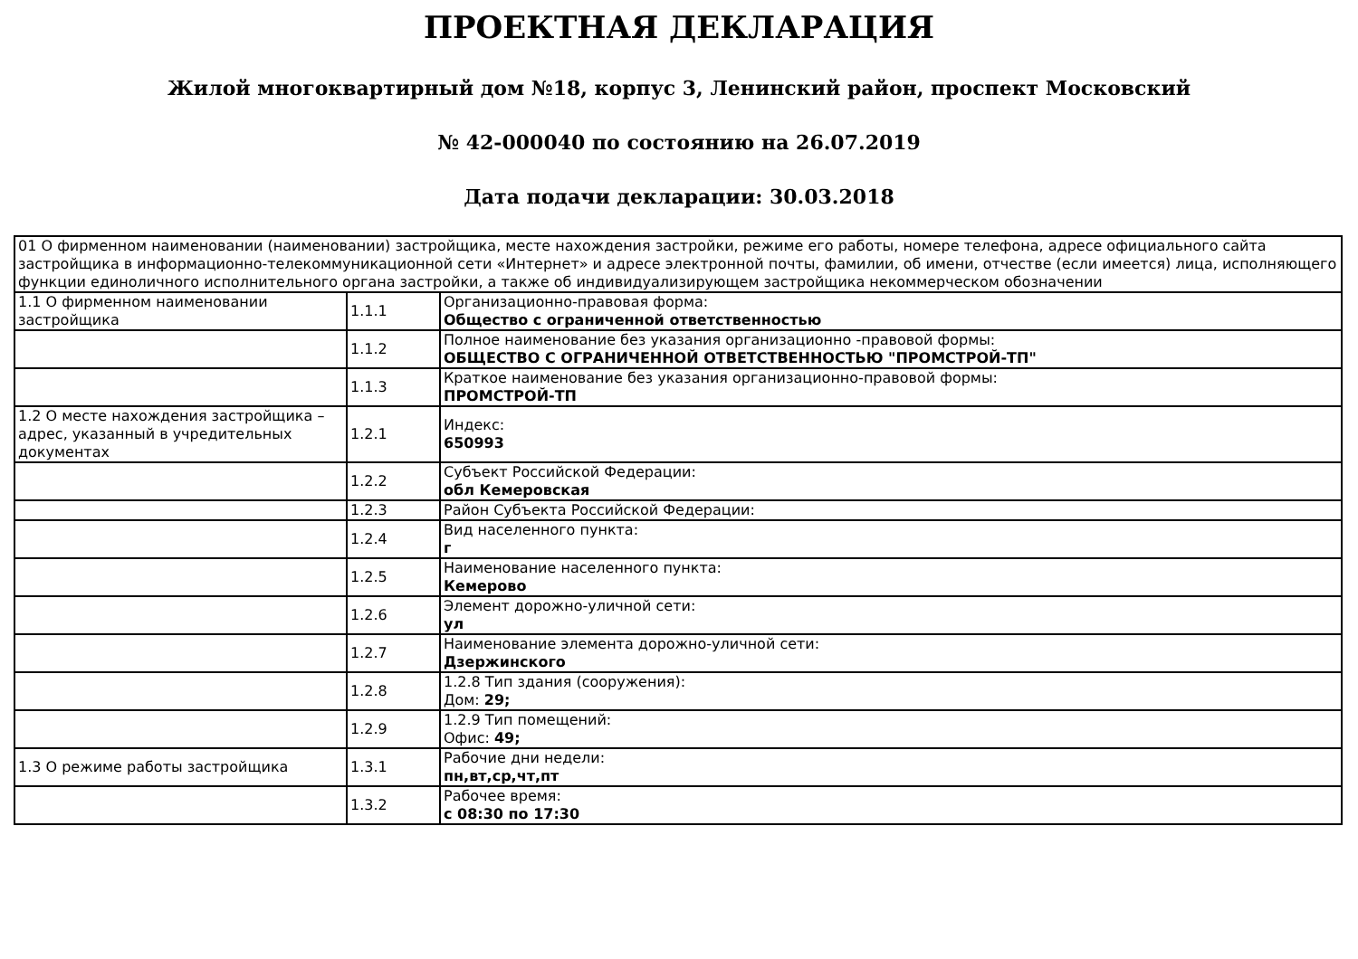ПРОЕКТНАЯ ДЕКЛАРАЦИЯ
Жилой многоквартирный дом №18, корпус 3, Ленинский район, проспект Московский
№ 42-000040 по состоянию на 26.07.2019
Дата подачи декларации: 30.03.2018
| 01 О фирменном наименовании (наименовании) застройщика, месте нахождения застройки, режиме его работы, номере телефона, адресе официального сайта застройщика в информационно-телекоммуникационной сети «Интернет» и адресе электронной почты, фамилии, об имени, отчестве (если имеется) лица, исполняющего функции единоличного исполнительного органа застройки, а также об индивидуализирующем застройщика некоммерческом обозначении | | |
| 1.1 О фирменном наименовании застройщика | 1.1.1 | Организационно-правовая форма: Общество с ограниченной ответственностью |
| | 1.1.2 | Полное наименование без указания организационно -правовой формы: ОБЩЕСТВО С ОГРАНИЧЕННОЙ ОТВЕТСТВЕННОСТЬЮ "ПРОМСТРОЙ-ТП" |
| | 1.1.3 | Краткое наименование без указания организационно-правовой формы: ПРОМСТРОЙ-ТП |
| 1.2 О месте нахождения застройщика – адрес, указанный в учредительных документах | 1.2.1 | Индекс: 650993 |
| | 1.2.2 | Субъект Российской Федерации: обл Кемеровская |
| | 1.2.3 | Район Субъекта Российской Федерации: |
| | 1.2.4 | Вид населенного пункта: г |
| | 1.2.5 | Наименование населенного пункта: Кемерово |
| | 1.2.6 | Элемент дорожно-уличной сети: ул |
| | 1.2.7 | Наименование элемента дорожно-уличной сети: Дзержинского |
| | 1.2.8 | 1.2.8 Тип здания (сооружения): Дом: 29; |
| | 1.2.9 | 1.2.9 Тип помещений: Офис: 49; |
| 1.3 О режиме работы застройщика | 1.3.1 | Рабочие дни недели: пн,вт,ср,чт,пт |
| | 1.3.2 | Рабочее время: с 08:30 по 17:30 |